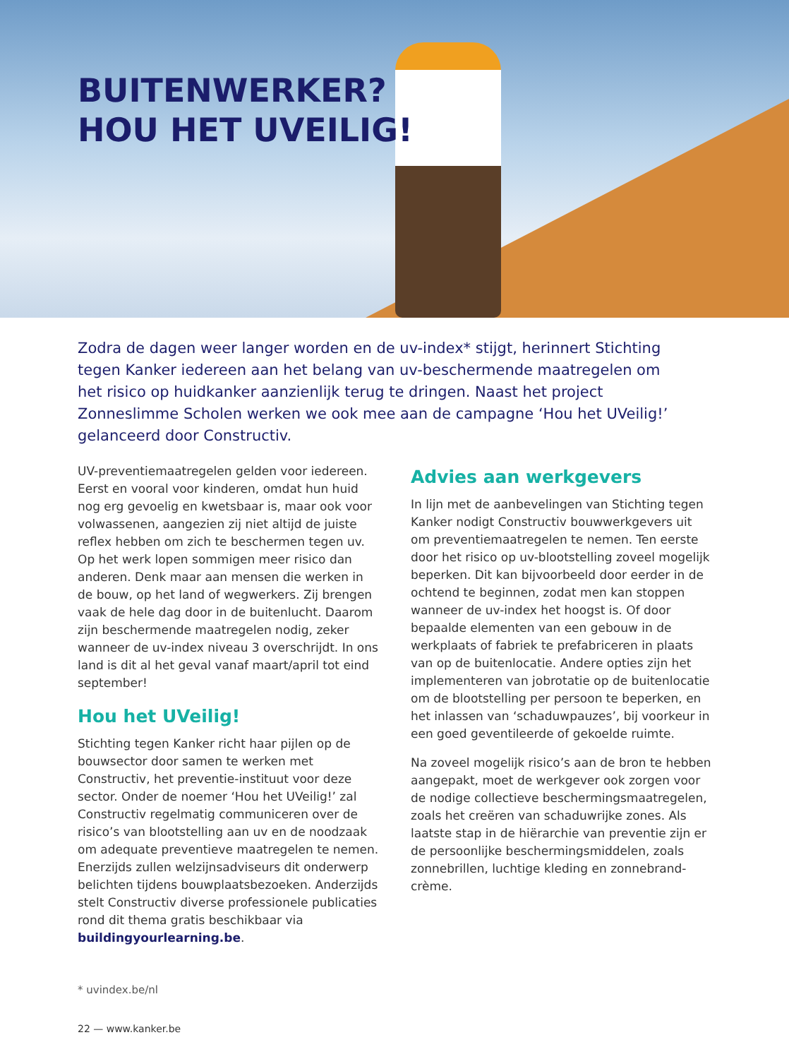BUITENWERKER?
HOU HET UVEILIG!
Zodra de dagen weer langer worden en de uv-index* stijgt, herinnert Stichting tegen Kanker iedereen aan het belang van uv-beschermende maatregelen om het risico op huidkanker aanzienlijk terug te dringen. Naast het project Zonneslimme Scholen werken we ook mee aan de campagne ‘Hou het UVeilig!’ gelanceerd door Constructiv.
UV-preventiemaatregelen gelden voor iedereen. Eerst en vooral voor kinderen, omdat hun huid nog erg gevoelig en kwetsbaar is, maar ook voor volwassenen, aangezien zij niet altijd de juiste reflex hebben om zich te beschermen tegen uv. Op het werk lopen sommigen meer risico dan anderen. Denk maar aan mensen die werken in de bouw, op het land of wegwerkers. Zij brengen vaak de hele dag door in de buitenlucht. Daarom zijn beschermende maatregelen nodig, zeker wanneer de uv-index niveau 3 overschrijdt. In ons land is dit al het geval vanaf maart/april tot eind september!
Hou het UVeilig!
Stichting tegen Kanker richt haar pijlen op de bouwsector door samen te werken met Constructiv, het preventie-instituut voor deze sector. Onder de noemer ‘Hou het UVeilig!’ zal Constructiv regelmatig communiceren over de risico’s van blootstelling aan uv en de noodzaak om adequate preventieve maatregelen te nemen. Enerzijds zullen welzijnsadviseurs dit onderwerp belichten tijdens bouwplaatsbezoeken. Anderzijds stelt Constructiv diverse professionele publicaties rond dit thema gratis beschikbaar via buildingyourlearning.be.
Advies aan werkgevers
In lijn met de aanbevelingen van Stichting tegen Kanker nodigt Constructiv bouwwerkgevers uit om preventiemaatregelen te nemen. Ten eerste door het risico op uv-blootstelling zoveel mogelijk beperken. Dit kan bijvoorbeeld door eerder in de ochtend te beginnen, zodat men kan stoppen wanneer de uv-index het hoogst is. Of door bepaalde elementen van een gebouw in de werkplaats of fabriek te prefabriceren in plaats van op de buitenlocatie. Andere opties zijn het implementeren van jobrotatie op de buitenlocatie om de blootstelling per persoon te beperken, en het inlassen van ‘schaduwpauzes’, bij voorkeur in een goed geventileerde of gekoelde ruimte.
Na zoveel mogelijk risico’s aan de bron te hebben aangepakt, moet de werkgever ook zorgen voor de nodige collectieve beschermingsmaatregelen, zoals het creëren van schaduwrijke zones. Als laatste stap in de hiërarchie van preventie zijn er de persoonlijke beschermingsmiddelen, zoals zonnebrillen, luchtige kleding en zonnebrand-crème.
* uvindex.be/nl
22 — www.kanker.be